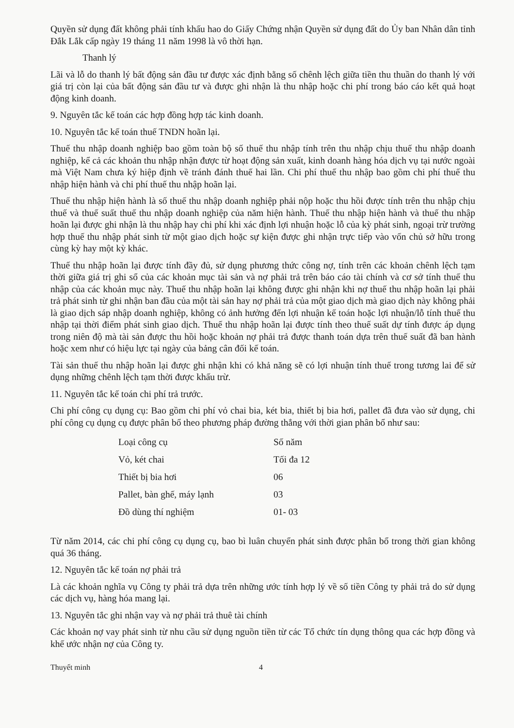Quyền sử dụng đất không phải tính khấu hao do Giấy Chứng nhận Quyền sử dụng đất do Ủy ban Nhân dân tỉnh Đắk Lắk cấp ngày 19 tháng 11 năm 1998 là vô thời hạn.
Thanh lý
Lãi và lỗ do thanh lý bất động sản đầu tư được xác định bằng số chênh lệch giữa tiền thu thuần do thanh lý với giá trị còn lại của bất động sản đầu tư và được ghi nhận là thu nhập hoặc chi phí trong báo cáo kết quả hoạt động kinh doanh.
9. Nguyên tắc kế toán các hợp đồng hợp tác kinh doanh.
10. Nguyên tắc kế toán thuế TNDN hoãn lại.
Thuế thu nhập doanh nghiệp bao gồm toàn bộ số thuế thu nhập tính trên thu nhập chịu thuế thu nhập doanh nghiệp, kể cả các khoản thu nhập nhận được từ hoạt động sản xuất, kinh doanh hàng hóa dịch vụ tại nước ngoài mà Việt Nam chưa ký hiệp định về tránh đánh thuế hai lần. Chi phí thuế thu nhập bao gồm chi phí thuế thu nhập hiện hành và chi phí thuế thu nhập hoãn lại.
Thuế thu nhập hiện hành là số thuế thu nhập doanh nghiệp phải nộp hoặc thu hồi được tính trên thu nhập chịu thuế và thuế suất thuế thu nhập doanh nghiệp của năm hiện hành. Thuế thu nhập hiện hành và thuế thu nhập hoãn lại được ghi nhận là thu nhập hay chi phí khi xác định lợi nhuận hoặc lỗ của kỳ phát sinh, ngoại trừ trường hợp thuế thu nhập phát sinh từ một giao dịch hoặc sự kiện được ghi nhận trực tiếp vào vốn chủ sở hữu trong cùng kỳ hay một kỳ khác.
Thuế thu nhập hoãn lại được tính đầy đủ, sử dụng phương thức công nợ, tính trên các khoản chênh lệch tạm thời giữa giá trị ghi sổ của các khoản mục tài sản và nợ phải trả trên báo cáo tài chính và cơ sở tính thuế thu nhập của các khoản mục này. Thuế thu nhập hoãn lại không được ghi nhận khi nợ thuế thu nhập hoãn lại phải trả phát sinh từ ghi nhận ban đầu của một tài sản hay nợ phải trả của một giao dịch mà giao dịch này không phải là giao dịch sáp nhập doanh nghiệp, không có ảnh hưởng đến lợi nhuận kế toán hoặc lợi nhuận/lỗ tính thuế thu nhập tại thời điểm phát sinh giao dịch. Thuế thu nhập hoãn lại được tính theo thuế suất dự tính được áp dụng trong niên độ mà tài sản được thu hồi hoặc khoản nợ phải trả được thanh toán dựa trên thuế suất đã ban hành hoặc xem như có hiệu lực tại ngày của bảng cân đối kế toán.
Tài sản thuế thu nhập hoãn lại được ghi nhận khi có khả năng sẽ có lợi nhuận tính thuế trong tương lai để sử dụng những chênh lệch tạm thời được khấu trừ.
11. Nguyên tắc kế toán chi phí trả trước.
Chi phí công cụ dụng cụ: Bao gồm chi phí vỏ chai bia, két bia, thiết bị bia hơi, pallet đã đưa vào sử dụng, chi phí công cụ dụng cụ được phân bổ theo phương pháp đường thẳng với thời gian phân bổ như sau:
| Loại công cụ | Số năm |
| Vỏ, két chai | Tối đa 12 |
| Thiết bị bia hơi | 06 |
| Pallet, bàn ghế, máy lạnh | 03 |
| Đồ dùng thí nghiệm | 01- 03 |
Từ năm 2014, các chi phí công cụ dụng cụ, bao bì luân chuyển phát sinh được phân bổ trong thời gian không quá 36 tháng.
12. Nguyên tắc kế toán nợ phải trả
Là các khoản nghĩa vụ Công ty phải trả dựa trên những ước tính hợp lý về số tiền Công ty phải trả do sử dụng các dịch vụ, hàng hóa mang lại.
13. Nguyên tắc ghi nhận vay và nợ phải trả thuê tài chính
Các khoản nợ vay phát sinh từ nhu cầu sử dụng nguồn tiền từ các Tổ chức tín dụng thông qua các hợp đồng và khế ước nhận nợ của Công ty.
Thuyết minh 4